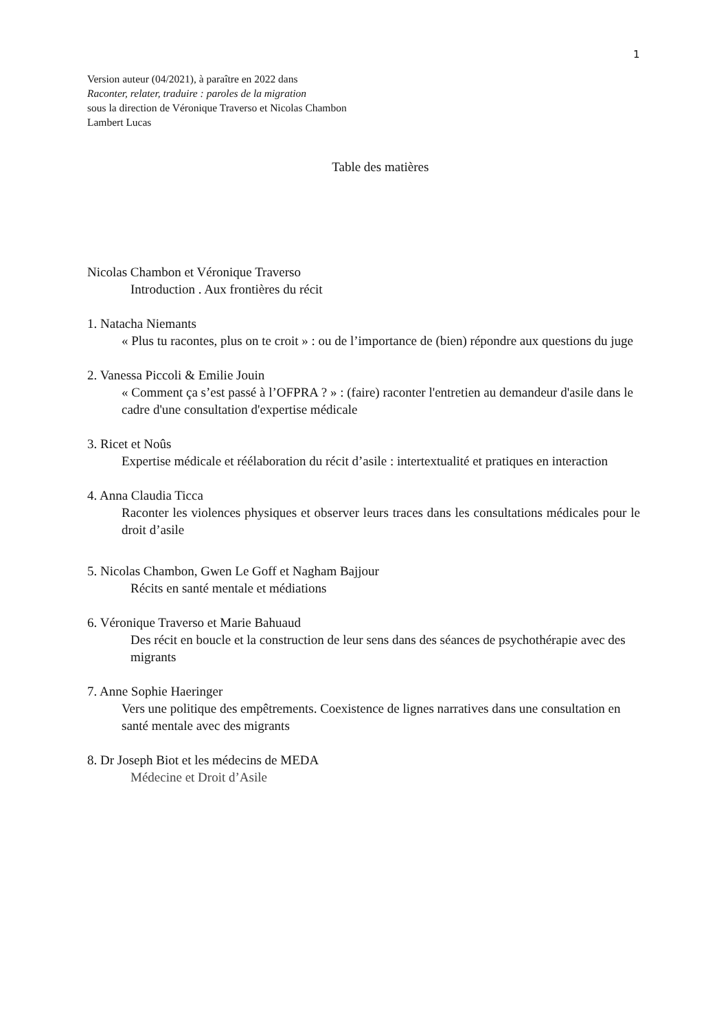1
Version auteur (04/2021), à paraître en 2022 dans
Raconter, relater, traduire : paroles de la migration
sous la direction de Véronique Traverso et Nicolas Chambon
Lambert Lucas
Table des matières
Nicolas Chambon et Véronique Traverso
Introduction . Aux frontières du récit
1. Natacha Niemants
« Plus tu racontes, plus on te croit » : ou de l’importance de (bien) répondre aux questions du juge
2. Vanessa Piccoli & Emilie Jouin
« Comment ça s’est passé à l’OFPRA ? » : (faire) raconter l'entretien au demandeur d'asile dans le cadre d'une consultation d'expertise médicale
3. Ricet et Noûs
Expertise médicale et réélaboration du récit d’asile : intertextualité et pratiques en interaction
4. Anna Claudia Ticca
Raconter les violences physiques et observer leurs traces dans les consultations médicales pour le droit d’asile
5. Nicolas Chambon, Gwen Le Goff et Nagham Bajjour
Récits en santé mentale et médiations
6. Véronique Traverso et Marie Bahuaud
Des récit en boucle et la construction de leur sens dans des séances de psychothérapie avec des migrants
7. Anne Sophie Haeringer
Vers une politique des empêtrements. Coexistence de lignes narratives dans une consultation en santé mentale avec des migrants
8. Dr Joseph Biot et les médecins de MEDA
Médecine et Droit d’Asile